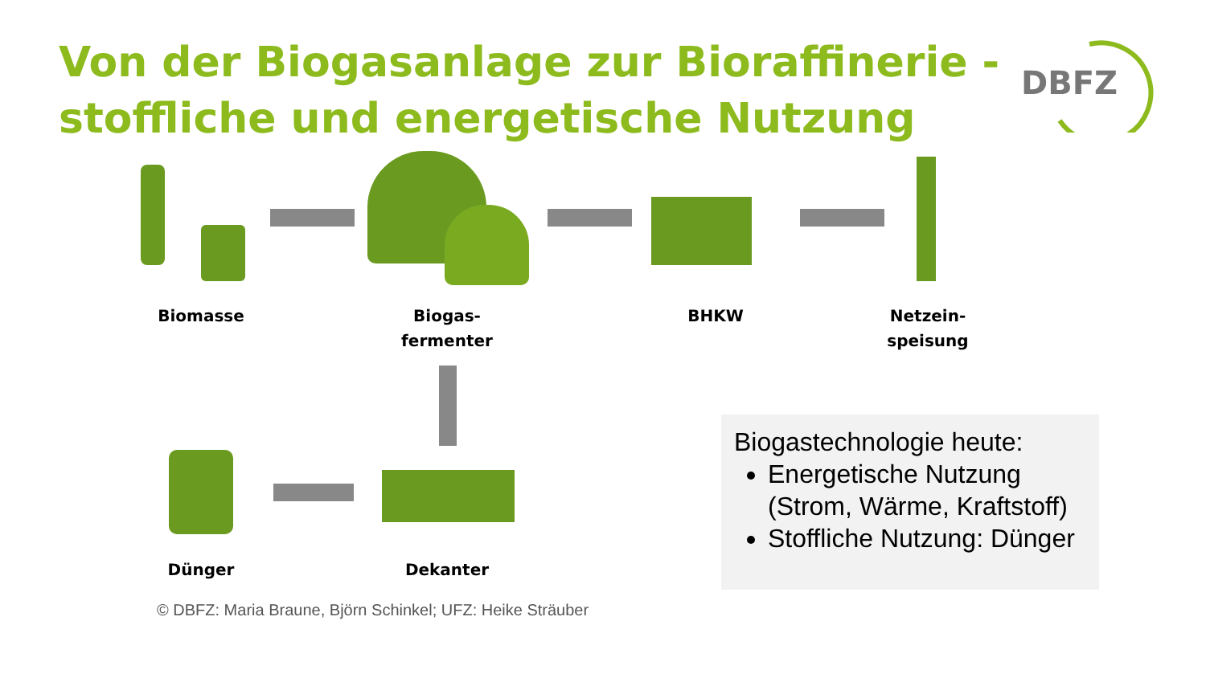Von der Biogasanlage zur Bioraffinerie -
stoffliche und energetische Nutzung
DBFZ
Biomasse
Biogas-
fermenter
BHKW
Netzein-
speisung
Dünger Dekanter
Biogastechnologie heute:
Energetische Nutzung (Strom, Wärme, Kraftstoff)
Stoffliche Nutzung: Dünger
© DBFZ: Maria Braune, Björn Schinkel; UFZ: Heike Sträuber